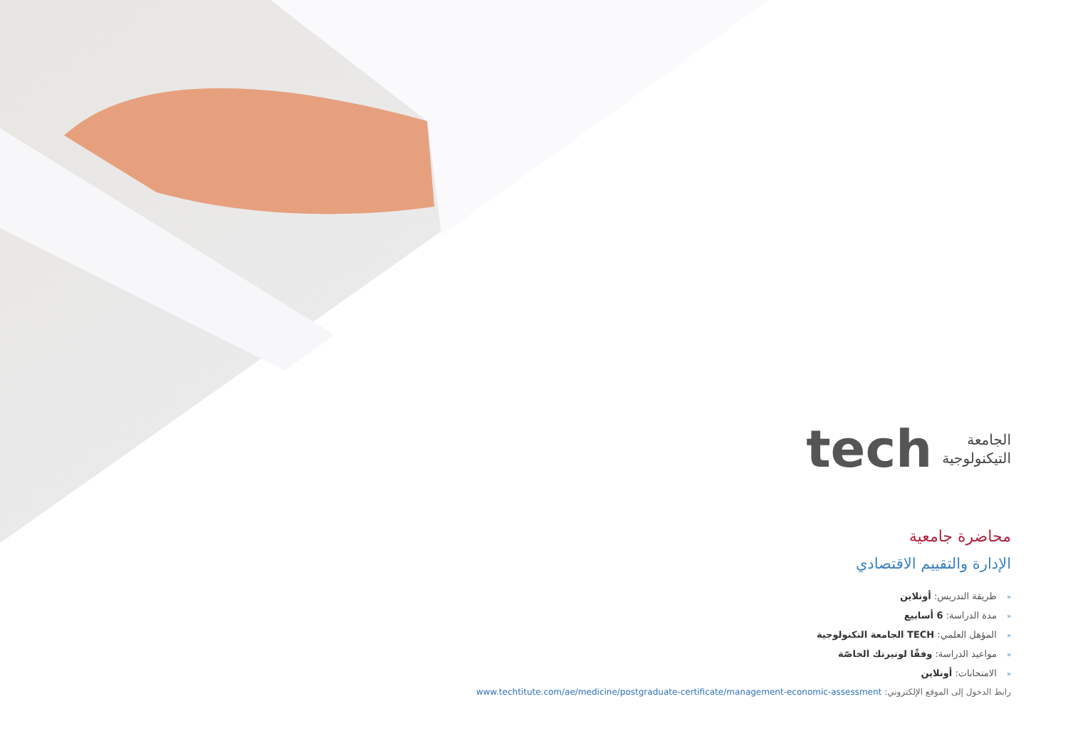الجامعة
التيكنولوجية
tech
محاضرة جامعية
الإدارة والتقييم الاقتصادي
«طريقة التدريس: أونلاين
«مدة الدراسة: 6 أسابيع
«المؤهل العلمي: TECH الجامعة التكنولوجية
«مواعيد الدراسة: وفقًا لوتيرتك الخاصّة
«الامتحانات: أونلاين
رابط الدخول إلى الموقع الإلكتروني: www.techtitute.com/ae/medicine/postgraduate-certificate/management-economic-assessment